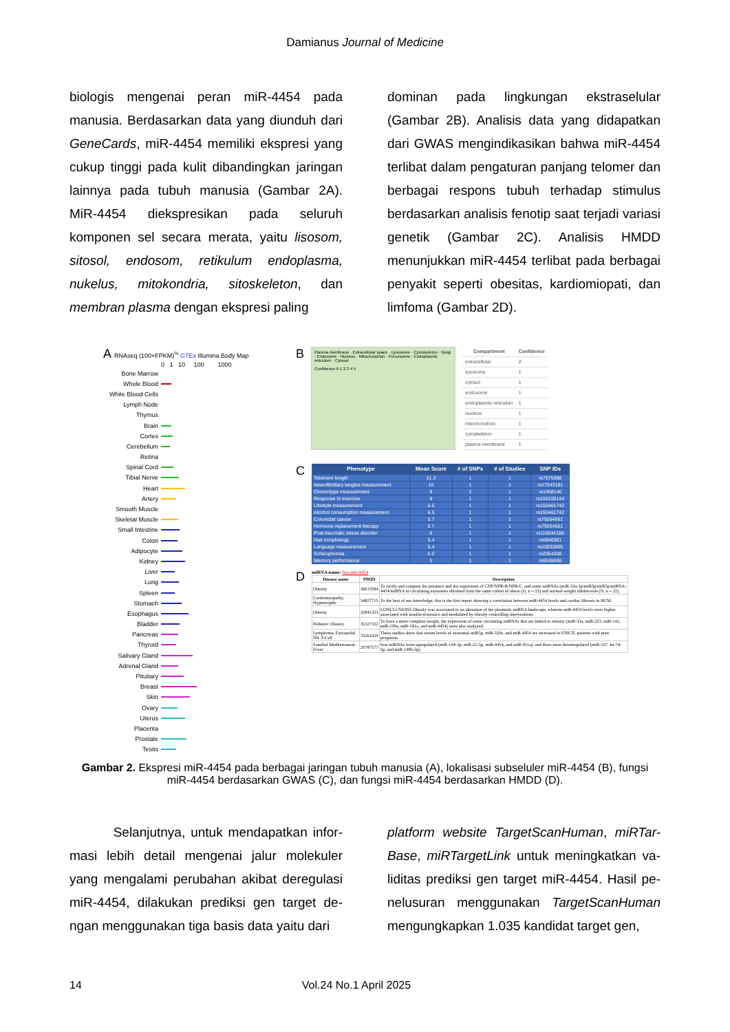Damianus Journal of Medicine
biologis mengenai peran miR-4454 pada manusia. Berdasarkan data yang diunduh dari GeneCards, miR-4454 memiliki ekspresi yang cukup tinggi pada kulit dibandingkan jaringan lainnya pada tubuh manusia (Gambar 2A). MiR-4454 diekspresikan pada seluruh komponen sel secara merata, yaitu lisosom, sitosol, endosom, retikulum endoplasma, nukelus, mitokondria, sitoskeleton, dan membran plasma dengan ekspresi paling
dominan pada lingkungan ekstraselular (Gambar 2B). Analisis data yang didapatkan dari GWAS mengindikasikan bahwa miR-4454 terlibat dalam pengaturan panjang telomer dan berbagai respons tubuh terhadap stimulus berdasarkan analisis fenotip saat terjadi variasi genetik (Gambar 2C). Analisis HMDD menunjukkan miR-4454 terlibat pada berbagai penyakit seperti obesitas, kardiomiopati, dan limfoma (Gambar 2D).
A RNAseq (100×FPKM)<sup>½</sup> GTEx Illumina Body Map
0 1 10 100 1000
| Bone Marrow | |
| Whole Blood | |
| White Blood Cells | |
| Lymph Node | |
| Thymus | |
| Brain | |
| Cortex | |
| Cerebellum | |
| Retina | |
| Spinal Cord | |
| Tibial Nerve | |
| Heart | |
| Artery | |
| Smooth Muscle | |
| Skeletal Muscle | |
| Small Intestine | |
| Colon | |
| Adipocyte | |
| Kidney | |
| Liver | |
| Lung | |
| Spleen | |
| Stomach | |
| Esophagus | |
| Bladder | |
| Pancreas | |
| Thyroid | |
| Salivary Gland | |
| Adrenal Gland | |
| Pituitary | |
| Breast | |
| Skin | |
| Ovary | |
| Uterus | |
| Placenta | |
| Prostate | |
| Testis | |
B
Plasma membrane · Extracellular space · Lysosome · Cytoskeleton · Golgi · Endosome · Nucleus · Mitochondrion · Peroxisome · Endoplasmic reticulum · Cytosol
Confidence 0 1 2 3 4 5
| Compartment | Confidence |
| --- | --- |
| extracellular | 2 |
| lysosome | 1 |
| cytosol | 1 |
| endosome | 1 |
| endoplasmic reticulum | 1 |
| nucleus | 1 |
| mitochondrion | 1 |
| cytoskeleton | 1 |
| plasma membrane | 1 |
C
| Phenotype | Mean Score | # of SNPs | # of Studies | SNP IDs |
| --- | --- | --- | --- | --- |
| Telomere length | 21.3 | 1 | 1 | rs7675998 |
| Neurofibrillary tangles measurement | 10 | 1 | 1 | rs17043181 |
| Chronotype measurement | 9 | 2 | 1 | rs1458146 |
| Response to exercise | 8 | 1 | 1 | rs150100144 |
| Lifestyle measurement | 6.5 | 1 | 1 | rs150461742 |
| Alcohol consumption measurement | 6.5 | 1 | 1 | rs150461742 |
| Colorectal cancer | 5.7 | 1 | 1 | rs79264661 |
| Hormone replacement therapy | 5.7 | 1 | 1 | rs79264661 |
| Post-traumatic stress disorder | 6 | 1 | 1 | rs116044186 |
| Hair morphology | 5.4 | 1 | 1 | rs6840361 |
| Language measurement | 5.4 | 1 | 1 | rs10033805 |
| Schizophrenia | 5.2 | 1 | 1 | rs2054208 |
| Memory performance | 5 | 1 | 1 | rs6536696 |
D
miRNA name: hsa-mir-4454
| Disease name | PMID | Description |
| --- | --- | --- |
| Obesity | 36613584 | To verify and compare the presence and the expression of CNP/NPR-B/NPR-C, and some miRNAs (miR-33a-3p/miR5p/miR5p/miRNA-4454/miRNA in circulating exosomes obtained from the same cohort of obese (O, n = 22) and normal-weight adolescents (N, n = 22). |
| Cardiomyopathy, Hypertrophic | 34827715 | To the best of our knowledge, this is the first report showing a correlation between miR-4454 levels and cardiac fibrosis in HCM. |
| Obesity | 32841353 | CONCLUSIONS Obesity was associated to an alteration of the plasmatic miRNA landscape, wherein miR-4454 levels were higher, associated with insulin-resistance and modulated by obesity-controlling interventions. |
| Pediatric Obesity | 35327332 | To have a more complete insight, the expression of some circulating miRNAs that are linked to obesity (miR-33a, miR-223, miR-142, miR-199a, miR-181a, and miR-4454) were also analyzed. |
| Lymphoma, Extranodal NK-T-Cell | 33261029 | These studies show that serum levels of exosomal miR5p, miR-320e, and miR-4454 are increased in ENKTL patients with poor prognosis. |
| Familial Mediterranean Fever | 29787577 | four miRNAs were upregulated (miR-144-3p, miR-21-5p, miR-4454, and miR-451a), and three were downregulated (miR-107, let-7d-5p, and miR-148b-3p) |
Gambar 2. Ekspresi miR-4454 pada berbagai jaringan tubuh manusia (A), lokalisasi subseluler miR-4454 (B), fungsi miR-4454 berdasarkan GWAS (C), dan fungsi miR-4454 berdasarkan HMDD (D).
Selanjutnya, untuk mendapatkan infor-masi lebih detail mengenai jalur molekuler yang mengalami perubahan akibat deregulasi miR-4454, dilakukan prediksi gen target de-ngan menggunakan tiga basis data yaitu dari
platform website TargetScanHuman, miRTar-Base, miRTargetLink untuk meningkatkan va-liditas prediksi gen target miR-4454. Hasil pe-nelusuran menggunakan TargetScanHuman mengungkapkan 1.035 kandidat target gen,
14 Vol.24 No.1 April 2025